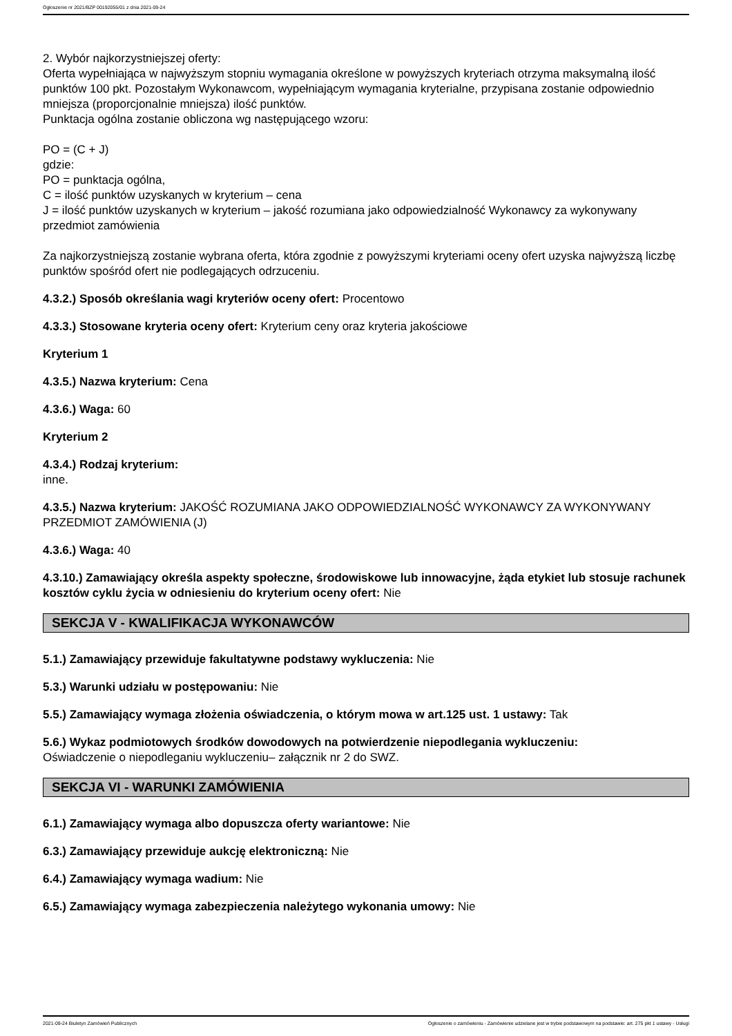Ogłoszenie nr 2021/BZP 00192055/01 z dnia 2021-09-24
2. Wybór najkorzystniejszej oferty:
Oferta wypełniająca w najwyższym stopniu wymagania określone w powyższych kryteriach otrzyma maksymalną ilość punktów 100 pkt. Pozostałym Wykonawcom, wypełniającym wymagania kryterialne, przypisana zostanie odpowiednio mniejsza (proporcjonalnie mniejsza) ilość punktów.
Punktacja ogólna zostanie obliczona wg następującego wzoru:
PO = (C + J)
gdzie:
PO = punktacja ogólna,
C = ilość punktów uzyskanych w kryterium – cena
J = ilość punktów uzyskanych w kryterium – jakość rozumiana jako odpowiedzialność Wykonawcy za wykonywany przedmiot zamówienia
Za najkorzystniejszą zostanie wybrana oferta, która zgodnie z powyższymi kryteriami oceny ofert uzyska najwyższą liczbę punktów spośród ofert nie podlegających odrzuceniu.
4.3.2.) Sposób określania wagi kryteriów oceny ofert: Procentowo
4.3.3.) Stosowane kryteria oceny ofert: Kryterium ceny oraz kryteria jakościowe
Kryterium 1
4.3.5.) Nazwa kryterium: Cena
4.3.6.) Waga: 60
Kryterium 2
4.3.4.) Rodzaj kryterium:
inne.
4.3.5.) Nazwa kryterium: JAKOŚĆ ROZUMIANA JAKO ODPOWIEDZIALNOŚĆ WYKONAWCY ZA WYKONYWANY PRZEDMIOT ZAMÓWIENIA (J)
4.3.6.) Waga: 40
4.3.10.) Zamawiający określa aspekty społeczne, środowiskowe lub innowacyjne, żąda etykiet lub stosuje rachunek kosztów cyklu życia w odniesieniu do kryterium oceny ofert: Nie
SEKCJA V - KWALIFIKACJA WYKONAWCÓW
5.1.) Zamawiający przewiduje fakultatywne podstawy wykluczenia: Nie
5.3.) Warunki udziału w postępowaniu: Nie
5.5.) Zamawiający wymaga złożenia oświadczenia, o którym mowa w art.125 ust. 1 ustawy: Tak
5.6.) Wykaz podmiotowych środków dowodowych na potwierdzenie niepodlegania wykluczeniu:
Oświadczenie o niepodleganiu wykluczeniu– załącznik nr 2 do SWZ.
SEKCJA VI - WARUNKI ZAMÓWIENIA
6.1.) Zamawiający wymaga albo dopuszcza oferty wariantowe: Nie
6.3.) Zamawiający przewiduje aukcję elektroniczną: Nie
6.4.) Zamawiający wymaga wadium: Nie
6.5.) Zamawiający wymaga zabezpieczenia należytego wykonania umowy: Nie
2021-09-24 Biuletyn Zamówień Publicznych Ogłoszenie o zamówieniu - Zamówienie udzielane jest w trybie podstawowym na podstawie: art. 275 pkt 1 ustawy - Usługi